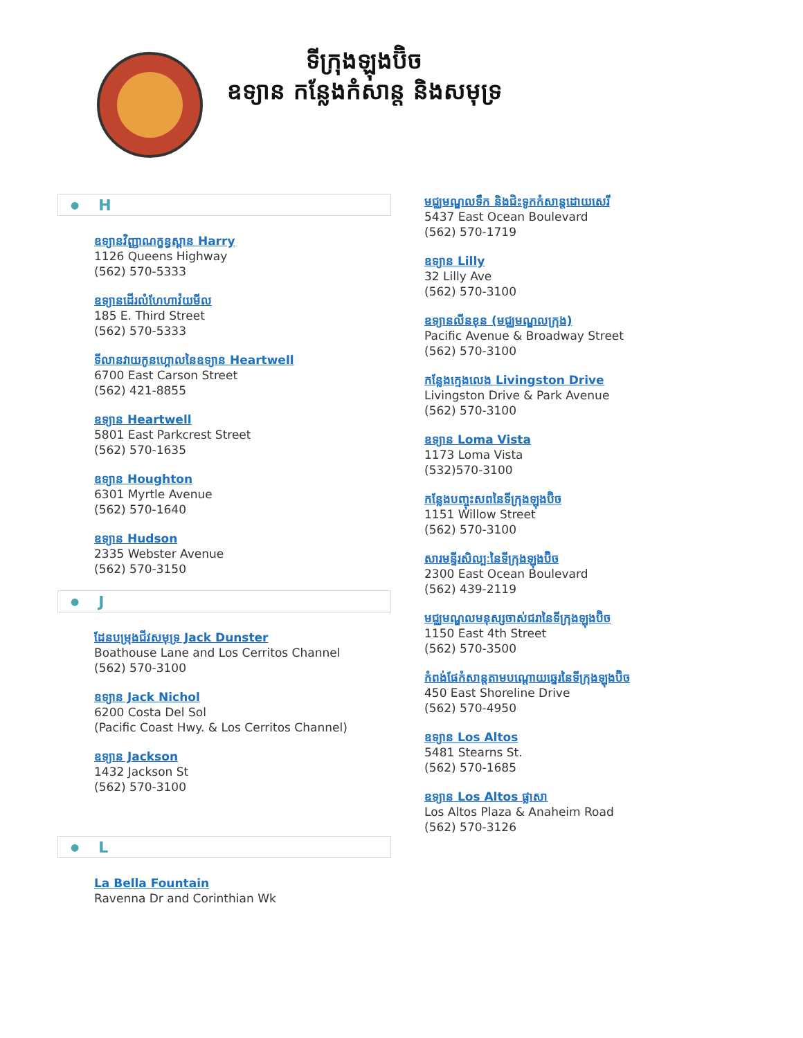ទីក្រុងឡុងប៊ិច
ឧទ្យាន កន្លែងកំសាន្ត និងសមុទ្រ
● H
ឧទ្យានវិញ្ញាណក្ខន្ធស្ពាន Harry
1126 Queens Highway
(562) 570-5333
ឧទ្យានដើរលំហែហាវ៉យមីល
185 E. Third Street
(562) 570-5333
ទីលានវាយកូនហ្គោលនៃឧទ្យាន Heartwell
6700 East Carson Street
(562) 421-8855
ឧទ្យាន Heartwell
5801 East Parkcrest Street
(562) 570-1635
ឧទ្យាន Houghton
6301 Myrtle Avenue
(562) 570-1640
ឧទ្យាន Hudson
2335 Webster Avenue
(562) 570-3150
● J
ដែនបម្រុងជីវសមុទ្រ Jack Dunster
Boathouse Lane and Los Cerritos Channel
(562) 570-3100
ឧទ្យាន Jack Nichol
6200 Costa Del Sol
(Pacific Coast Hwy. & Los Cerritos Channel)
ឧទ្យាន Jackson
1432 Jackson St
(562) 570-3100
● L
La Bella Fountain
Ravenna Dr and Corinthian Wk
មជ្ឈមណ្ឌលទឹក និងជិះទូកកំសាន្តដោយសេរី
5437 East Ocean Boulevard
(562) 570-1719
ឧទ្យាន Lilly
32 Lilly Ave
(562) 570-3100
ឧទ្យានលីនខុន (មជ្ឈមណ្ឌលក្រុង)
Pacific Avenue & Broadway Street
(562) 570-3100
កន្លែងក្មេងលេង Livingston Drive
Livingston Drive & Park Avenue
(562) 570-3100
ឧទ្យាន Loma Vista
1173 Loma Vista
(532)570-3100
កន្លែងបញ្ចុះសពនៃទីក្រុងឡុងប៊ិច
1151 Willow Street
(562) 570-3100
សារមន្ទីរសិល្បៈនៃទីក្រុងឡុងប៊ិច
2300 East Ocean Boulevard
(562) 439-2119
មជ្ឈមណ្ឌលមនុស្សចាស់ជរានៃទីក្រុងឡុងប៊ិច
1150 East 4th Street
(562) 570-3500
កំពង់ផែកំសាន្តតាមបណ្តោយឆ្នេរនៃទីក្រុងឡុងប៊ិច
450 East Shoreline Drive
(562) 570-4950
ឧទ្យាន Los Altos
5481 Stearns St.
(562) 570-1685
ឧទ្យាន Los Altos ផ្លាសា
Los Altos Plaza & Anaheim Road
(562) 570-3126